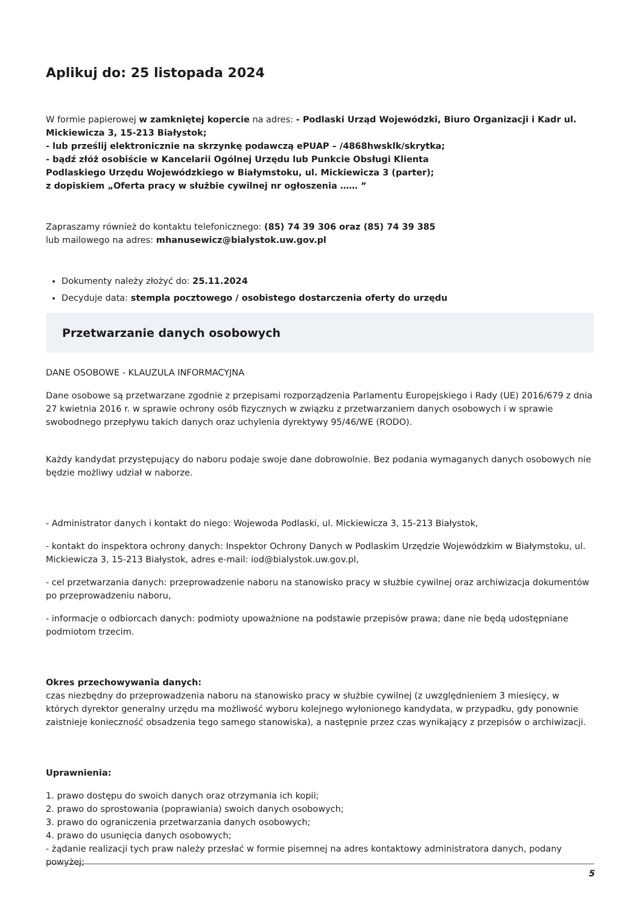Aplikuj do: 25 listopada 2024
W formie papierowej w zamkniętej kopercie na adres: - Podlaski Urząd Wojewódzki, Biuro Organizacji i Kadr ul. Mickiewicza 3, 15-213 Białystok;
- lub prześlij elektronicznie na skrzynkę podawczą ePUAP – /4868hwsklk/skrytka;
- bądź złóż osobiście w Kancelarii Ogólnej Urzędu lub Punkcie Obsługi Klienta
Podlaskiego Urzędu Wojewódzkiego w Białymstoku, ul. Mickiewicza 3 (parter);
z dopiskiem „Oferta pracy w służbie cywilnej nr ogłoszenia …… ”
Zapraszamy również do kontaktu telefonicznego: (85) 74 39 306 oraz (85) 74 39 385
lub mailowego na adres: mhanusewicz@bialystok.uw.gov.pl
Dokumenty należy złożyć do: 25.11.2024
Decyduje data: stempla pocztowego / osobistego dostarczenia oferty do urzędu
Przetwarzanie danych osobowych
DANE OSOBOWE - KLAUZULA INFORMACYJNA
Dane osobowe są przetwarzane zgodnie z przepisami rozporządzenia Parlamentu Europejskiego i Rady (UE) 2016/679 z dnia 27 kwietnia 2016 r. w sprawie ochrony osób fizycznych w związku z przetwarzaniem danych osobowych i w sprawie swobodnego przepływu takich danych oraz uchylenia dyrektywy 95/46/WE (RODO).
Każdy kandydat przystępujący do naboru podaje swoje dane dobrowolnie. Bez podania wymaganych danych osobowych nie będzie możliwy udział w naborze.
- Administrator danych i kontakt do niego: Wojewoda Podlaski, ul. Mickiewicza 3, 15-213 Białystok,
- kontakt do inspektora ochrony danych: Inspektor Ochrony Danych w Podlaskim Urzędzie Wojewódzkim w Białymstoku, ul. Mickiewicza 3, 15-213 Białystok, adres e-mail: iod@bialystok.uw.gov.pl,
- cel przetwarzania danych: przeprowadzenie naboru na stanowisko pracy w służbie cywilnej oraz archiwizacja dokumentów po przeprowadzeniu naboru,
- informacje o odbiorcach danych: podmioty upoważnione na podstawie przepisów prawa; dane nie będą udostępniane podmiotom trzecim.
Okres przechowywania danych:
czas niezbędny do przeprowadzenia naboru na stanowisko pracy w służbie cywilnej (z uwzględnieniem 3 miesięcy, w których dyrektor generalny urzędu ma możliwość wyboru kolejnego wyłonionego kandydata, w przypadku, gdy ponownie zaistnieje konieczność obsadzenia tego samego stanowiska), a następnie przez czas wynikający z przepisów o archiwizacji.
Uprawnienia:
1. prawo dostępu do swoich danych oraz otrzymania ich kopii;
2. prawo do sprostowania (poprawiania) swoich danych osobowych;
3. prawo do ograniczenia przetwarzania danych osobowych;
4. prawo do usunięcia danych osobowych;
- żądanie realizacji tych praw należy przesłać w formie pisemnej na adres kontaktowy administratora danych, podany powyżej;
5